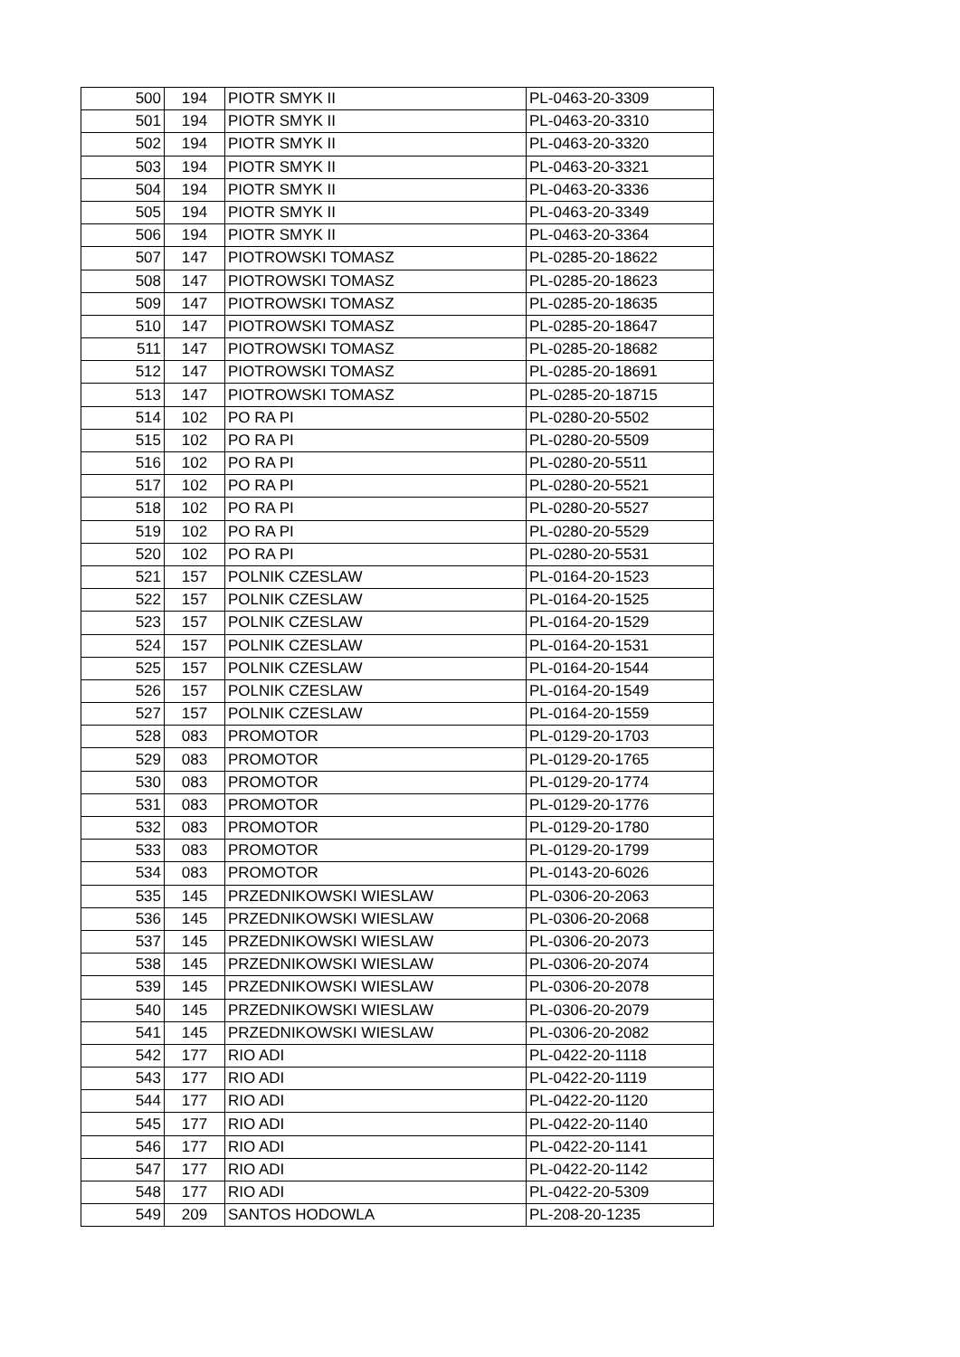| 500 | 194 | PIOTR SMYK II | PL-0463-20-3309 |
| 501 | 194 | PIOTR SMYK II | PL-0463-20-3310 |
| 502 | 194 | PIOTR SMYK II | PL-0463-20-3320 |
| 503 | 194 | PIOTR SMYK II | PL-0463-20-3321 |
| 504 | 194 | PIOTR SMYK II | PL-0463-20-3336 |
| 505 | 194 | PIOTR SMYK II | PL-0463-20-3349 |
| 506 | 194 | PIOTR SMYK II | PL-0463-20-3364 |
| 507 | 147 | PIOTROWSKI TOMASZ | PL-0285-20-18622 |
| 508 | 147 | PIOTROWSKI TOMASZ | PL-0285-20-18623 |
| 509 | 147 | PIOTROWSKI TOMASZ | PL-0285-20-18635 |
| 510 | 147 | PIOTROWSKI TOMASZ | PL-0285-20-18647 |
| 511 | 147 | PIOTROWSKI TOMASZ | PL-0285-20-18682 |
| 512 | 147 | PIOTROWSKI TOMASZ | PL-0285-20-18691 |
| 513 | 147 | PIOTROWSKI TOMASZ | PL-0285-20-18715 |
| 514 | 102 | PO RA PI | PL-0280-20-5502 |
| 515 | 102 | PO RA PI | PL-0280-20-5509 |
| 516 | 102 | PO RA PI | PL-0280-20-5511 |
| 517 | 102 | PO RA PI | PL-0280-20-5521 |
| 518 | 102 | PO RA PI | PL-0280-20-5527 |
| 519 | 102 | PO RA PI | PL-0280-20-5529 |
| 520 | 102 | PO RA PI | PL-0280-20-5531 |
| 521 | 157 | POLNIK CZESLAW | PL-0164-20-1523 |
| 522 | 157 | POLNIK CZESLAW | PL-0164-20-1525 |
| 523 | 157 | POLNIK CZESLAW | PL-0164-20-1529 |
| 524 | 157 | POLNIK CZESLAW | PL-0164-20-1531 |
| 525 | 157 | POLNIK CZESLAW | PL-0164-20-1544 |
| 526 | 157 | POLNIK CZESLAW | PL-0164-20-1549 |
| 527 | 157 | POLNIK CZESLAW | PL-0164-20-1559 |
| 528 | 083 | PROMOTOR | PL-0129-20-1703 |
| 529 | 083 | PROMOTOR | PL-0129-20-1765 |
| 530 | 083 | PROMOTOR | PL-0129-20-1774 |
| 531 | 083 | PROMOTOR | PL-0129-20-1776 |
| 532 | 083 | PROMOTOR | PL-0129-20-1780 |
| 533 | 083 | PROMOTOR | PL-0129-20-1799 |
| 534 | 083 | PROMOTOR | PL-0143-20-6026 |
| 535 | 145 | PRZEDNIKOWSKI WIESLAW | PL-0306-20-2063 |
| 536 | 145 | PRZEDNIKOWSKI WIESLAW | PL-0306-20-2068 |
| 537 | 145 | PRZEDNIKOWSKI WIESLAW | PL-0306-20-2073 |
| 538 | 145 | PRZEDNIKOWSKI WIESLAW | PL-0306-20-2074 |
| 539 | 145 | PRZEDNIKOWSKI WIESLAW | PL-0306-20-2078 |
| 540 | 145 | PRZEDNIKOWSKI WIESLAW | PL-0306-20-2079 |
| 541 | 145 | PRZEDNIKOWSKI WIESLAW | PL-0306-20-2082 |
| 542 | 177 | RIO ADI | PL-0422-20-1118 |
| 543 | 177 | RIO ADI | PL-0422-20-1119 |
| 544 | 177 | RIO ADI | PL-0422-20-1120 |
| 545 | 177 | RIO ADI | PL-0422-20-1140 |
| 546 | 177 | RIO ADI | PL-0422-20-1141 |
| 547 | 177 | RIO ADI | PL-0422-20-1142 |
| 548 | 177 | RIO ADI | PL-0422-20-5309 |
| 549 | 209 | SANTOS HODOWLA | PL-208-20-1235 |